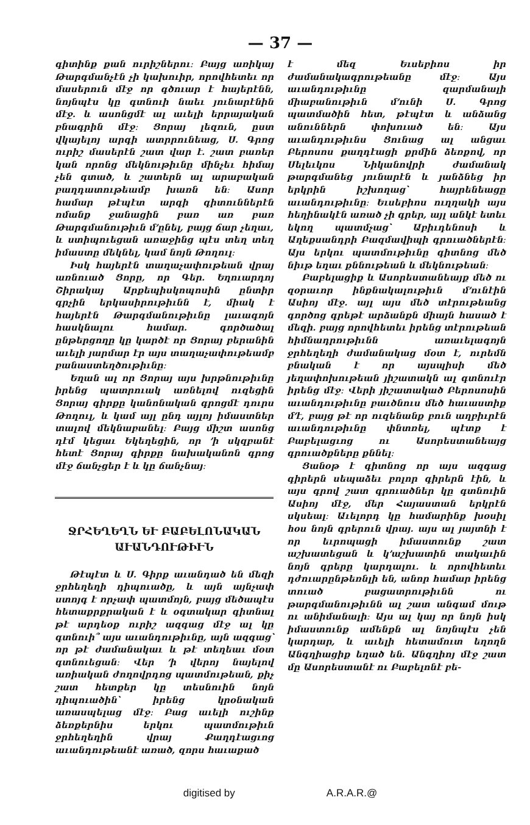— 37 —
գիտինք քան ուրիշներու։ Բայց առիկայ Թարգմանչէն չի կախուիր, որովհետեւ որ մասերուն մէջ որ գծուար է հայերէնն, նոյնպէս կը գտնուի նաեւ յունարէնին մէջ. և ասոնցմէ ալ աւելի երրայական բնագրին մէջ։ Ցորայ լեզուն, ըստ վկայելոյ արգի ատրրունեաց, Ս. Գրոց ուրիշ մասերէն շատ վար է. շատ բառեր կան որոնց մեկնութիւնը մինչեւ հիմայ չեն գտած, և շատերն ալ արաբական բաղդատութեամբ խառն են։ Ասոր համար թէպէտ արգի գիտուններէն ոմանք ջանացին բառ առ բառ Թարգմանութիւն մ՚ընել, բայց ճար չեղաւ, և ստիպուեցան առաջինց պէս տեղ տեղ իմաստը մեկնել, կամ նոյն Թողուլ։
Իսկ հայերէն տաղաչափութեան վրայ առնուած Ցորը, որ Գեր. Եղուարդոյ Շիրակայ Արքեպիսկոպոսին ընտիր գրչին երկասիրութիւնն է, միակ է հայերէն Թարգմանութիւնը լաւագոյն հասկնալու համար. գործածալ ընթերցողը կը կարծէ որ Ցորայ բերանին աւելի յարմար էր այս տաղաչափութեամբ բանաստեղծութիւնը։
Եղան ալ որ Ցորայ այս խրթնութիւնը իրենց պատրուակ առնելով ուզեցին Ցորայ գիրքը կանոնական գրոցմէ դուրս Թողուլ, և կամ այլ ընդ այլոյ իմաստներ տալով մեկնաբանել։ Բայց միշտ ասոնց դէմ կեցաւ Եկեղեցին, որ ՚ի սկզբանէ հետէ Ցորայ գիրքը նախականոն գրոց մէջ ճանչցեր է և կը ճանչնայ։
ՋՐՀԵՂԵՂՆ ԵՒ ԲԱԲԵԼՈՆԱԿԱՆ
ԱՒԱՆԴՈՒԹԻՒՆ
Թէպէտ և Ս. Գիրք աւանդած են մեզի ջրհեղեղի դիպուածը, և այն այնչափ ստոյգ է որչափ պատմոյն, բայց մեծապէս հետաքրքրական է և օգտակար գիտնալ թէ արդեօք ուրիշ ազգաց մէջ ալ կը գտնուի՞ այս աւանդութիւնը, այն ազգաց՝ որ թէ ժամանակաւ և թէ տեղեաւ մօտ գտնուեցան։ Վեր ՚ի վերոյ նայելով առիական ժողովրդոց պատմութեան, քիչ շատ հետքեր կը տեսնուին նոյն դիպուածին՝ իրենց կրօնական առասպելաց մէջ։ Բաց աւելի ուշինք ձեռքերնիս երկու պատմութիւն ջրհեղեղին վրայ Քաղդէացւոց աւանդութեանէ առած, զորս հաւաքած
է մեզ Եւսեբիոս իր ժամանակագրութեանը մէջ։ Այս աւանդութիւնը զարմանալի միաբանութիւն մ՚ունի Ս. Գրոց պատմածին հետ, թէպէտ և անձանց անուններն փոխուած են։ Այս աւանդութիւնս Ցունաց ալ անցաւ Բերոսոս քաղդէացի քրմին ձեռքով, որ Սելեւկոս Նիկանովրի ժամանակ թարգմանեց յունարէն և յանձնեց իր երկրին իշխողաց՝ հայրենեացը աւանդութիւնը։ Եւսեբիոս ուղղակի այս հեղինակէն առած չի գրեր, այլ անկէ ետեւ եկող պատմչաց՝ Աբիւդենոսի և Աղեքսանդրի Բազմավիպի գրուածներէն։ Այս երկու պատմութիւնը գիտնոց մեծ նիւթ եղաւ քննութեան և մեկնութեան։
Բաբելացիք և Ասորեստանեայք մեծ ու զօրաւոր ինքնակալութիւն մ՚ունէին Ասիոյ մէջ. այլ այս մեծ տէրութեանց գործոց գրեթէ արձանքն միայն հասած է մեզի. բայց որովհետեւ իրենց տէրութեան հիմնադրութիւնն առաւելագոյն ջրհեղեղի ժամանակաց մօտ է, ուրեմն բնական է որ այսպիսի մեծ յեղափոխութեան յիշատակն ալ գտնուէր իրենց մէջ։ Վերի յիշատակած Բերոսոսին աւանդութիւնը բաւծնուս մեծ հաւաստիք մ՚է, բայց թէ որ ուզենանք բուն աղբիւրէն աւանդութիւնը փնտռել, պէտք է Բաբելացւոց ու Ասորեստանեայց գրուածքները քննել։
Ցանօթ է գիտնոց որ այս ազգաց գիրերն սեպաձեւ բոլոր գիրերն էին, և այս գրով շատ գրուածներ կը գտնուին Ասիոյ մէջ, մեր Հայաստան երկրէն սկսեալ։ Աւելորդ կը համարինք խօսիլ հօս նոյն գրերուն վրայ. այս ալ յայտնի է որ եւրոպացի իմաստունք շատ աշխատեցան և կ՚աշխատին տակաւին նոյն գրերը կարդալու. և որովհետեւ դժուարընթեռնլի են, անոր համար իրենց տուած բացատրութիւնն ու թարգմանութիւնն ալ շատ անգամ մութ ու անիմանալի։ Այս ալ կայ որ նոյն իսկ իմաստունք ամենքն ալ նոյնպէս չեն կարդար, և աւելի հետամուտ եղողն Անգղիացիք եղած են. Անգղիոյ մէջ շատ մը Ասորեստանէ ու Բաբելոնէ բե-
digitised by A.R.A.R.@